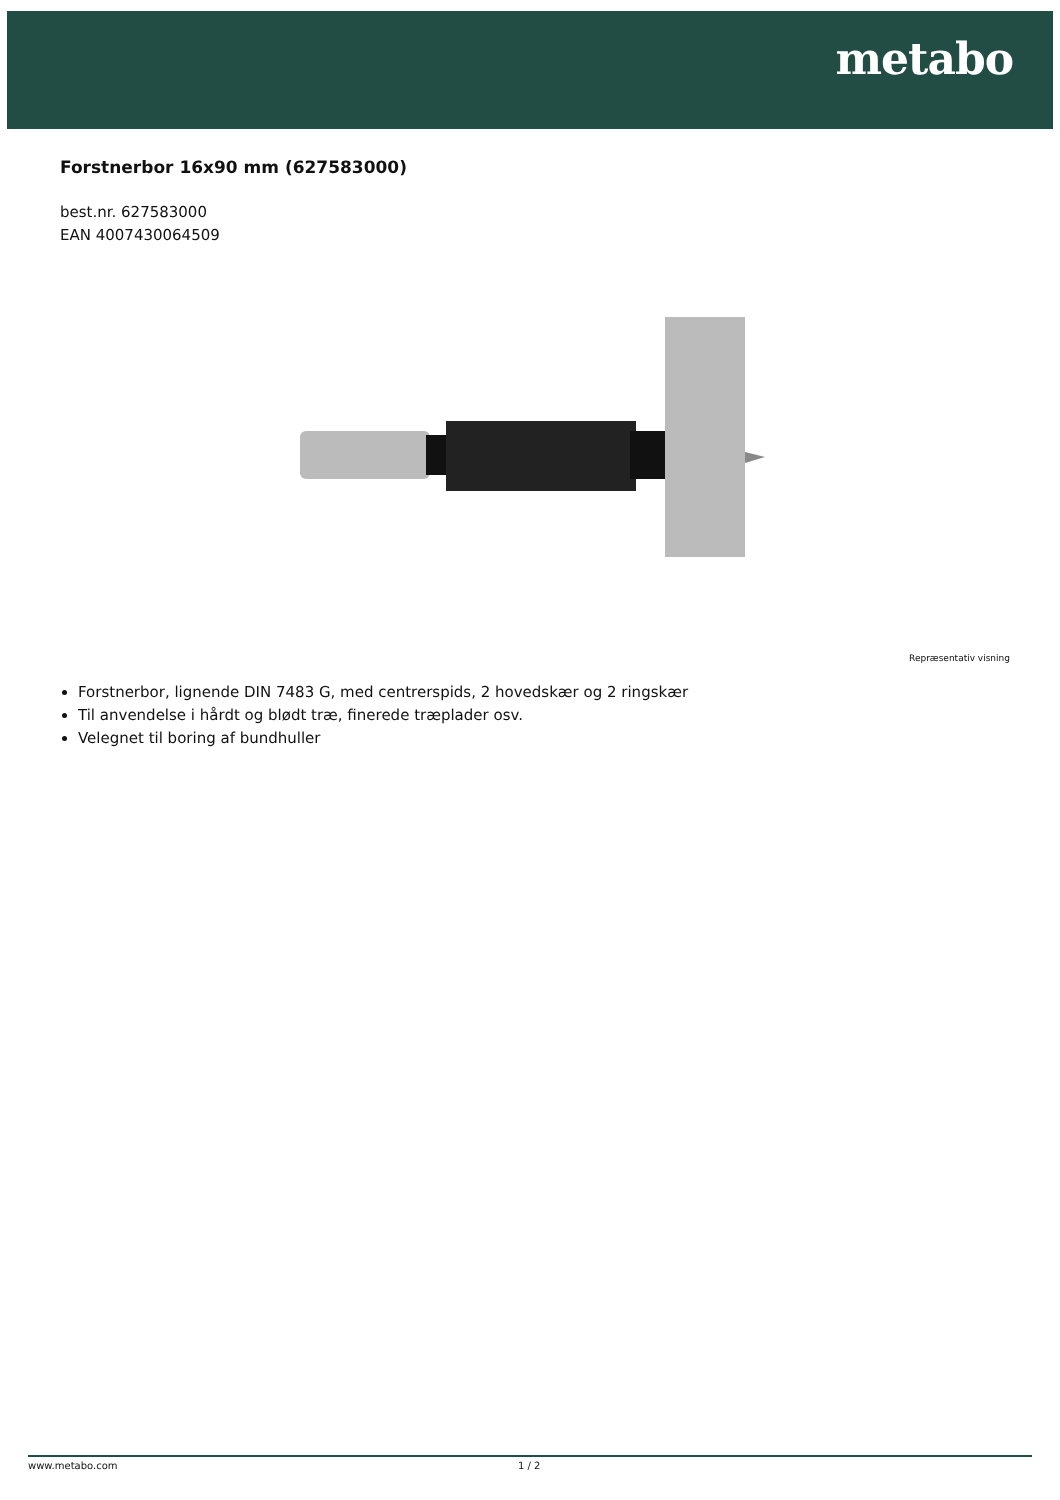metabo
Forstnerbor 16x90 mm (627583000)
best.nr. 627583000
EAN 4007430064509
Repræsentativ visning
Forstnerbor, lignende DIN 7483 G, med centrerspids, 2 hovedskær og 2 ringskær
Til anvendelse i hårdt og blødt træ, finerede træplader osv.
Velegnet til boring af bundhuller
www.metabo.com 1 / 2